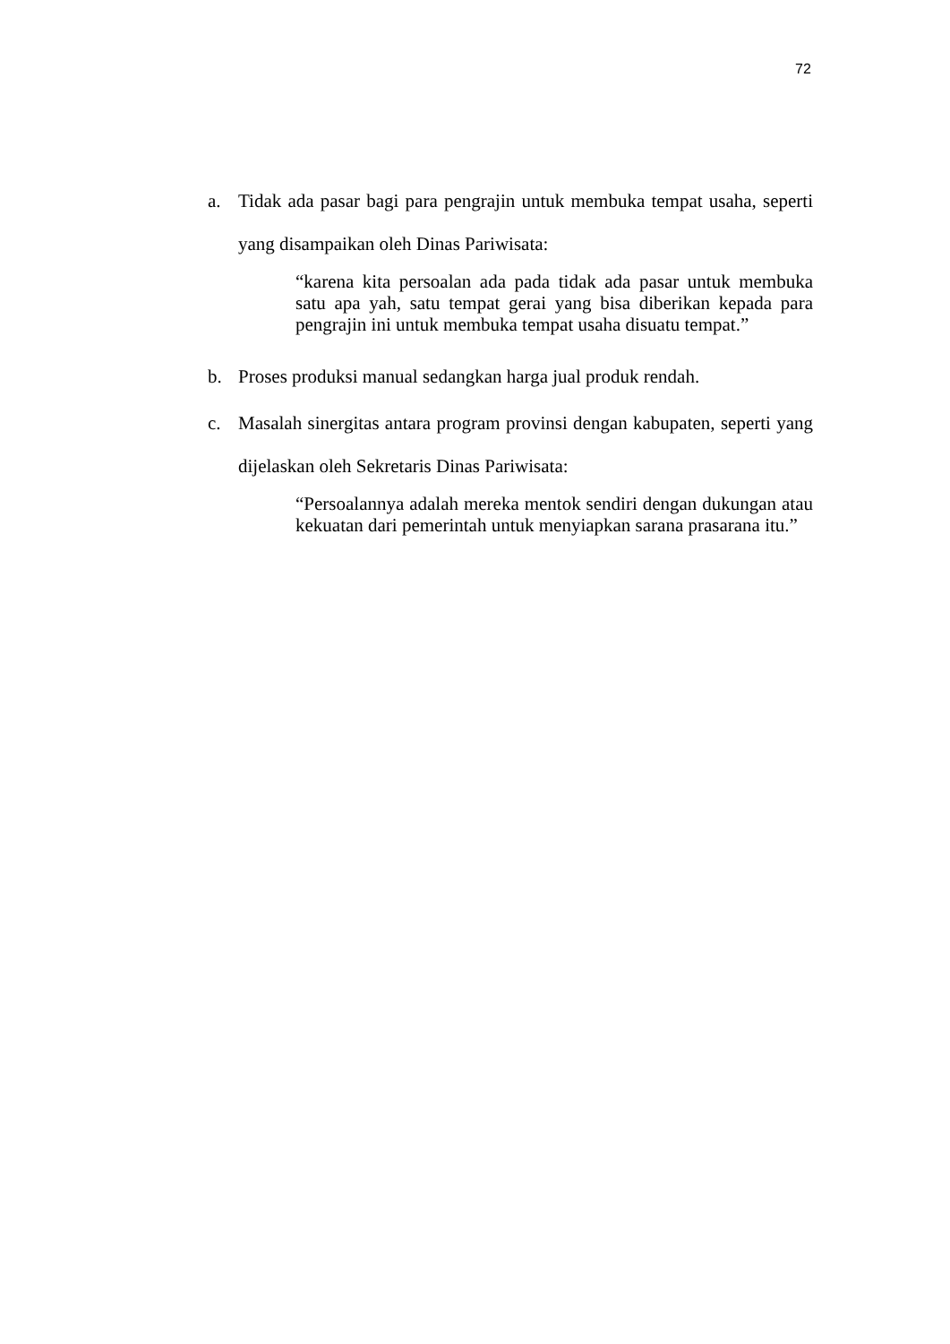72
a. Tidak ada pasar bagi para pengrajin untuk membuka tempat usaha, seperti yang disampaikan oleh Dinas Pariwisata:
“karena kita persoalan ada pada tidak ada pasar untuk membuka satu apa yah, satu tempat gerai yang bisa diberikan kepada para pengrajin ini untuk membuka tempat usaha disuatu tempat.”
b. Proses produksi manual sedangkan harga jual produk rendah.
c. Masalah sinergitas antara program provinsi dengan kabupaten, seperti yang dijelaskan oleh Sekretaris Dinas Pariwisata:
“Persoalannya adalah mereka mentok sendiri dengan dukungan atau kekuatan dari pemerintah untuk menyiapkan sarana prasarana itu.”